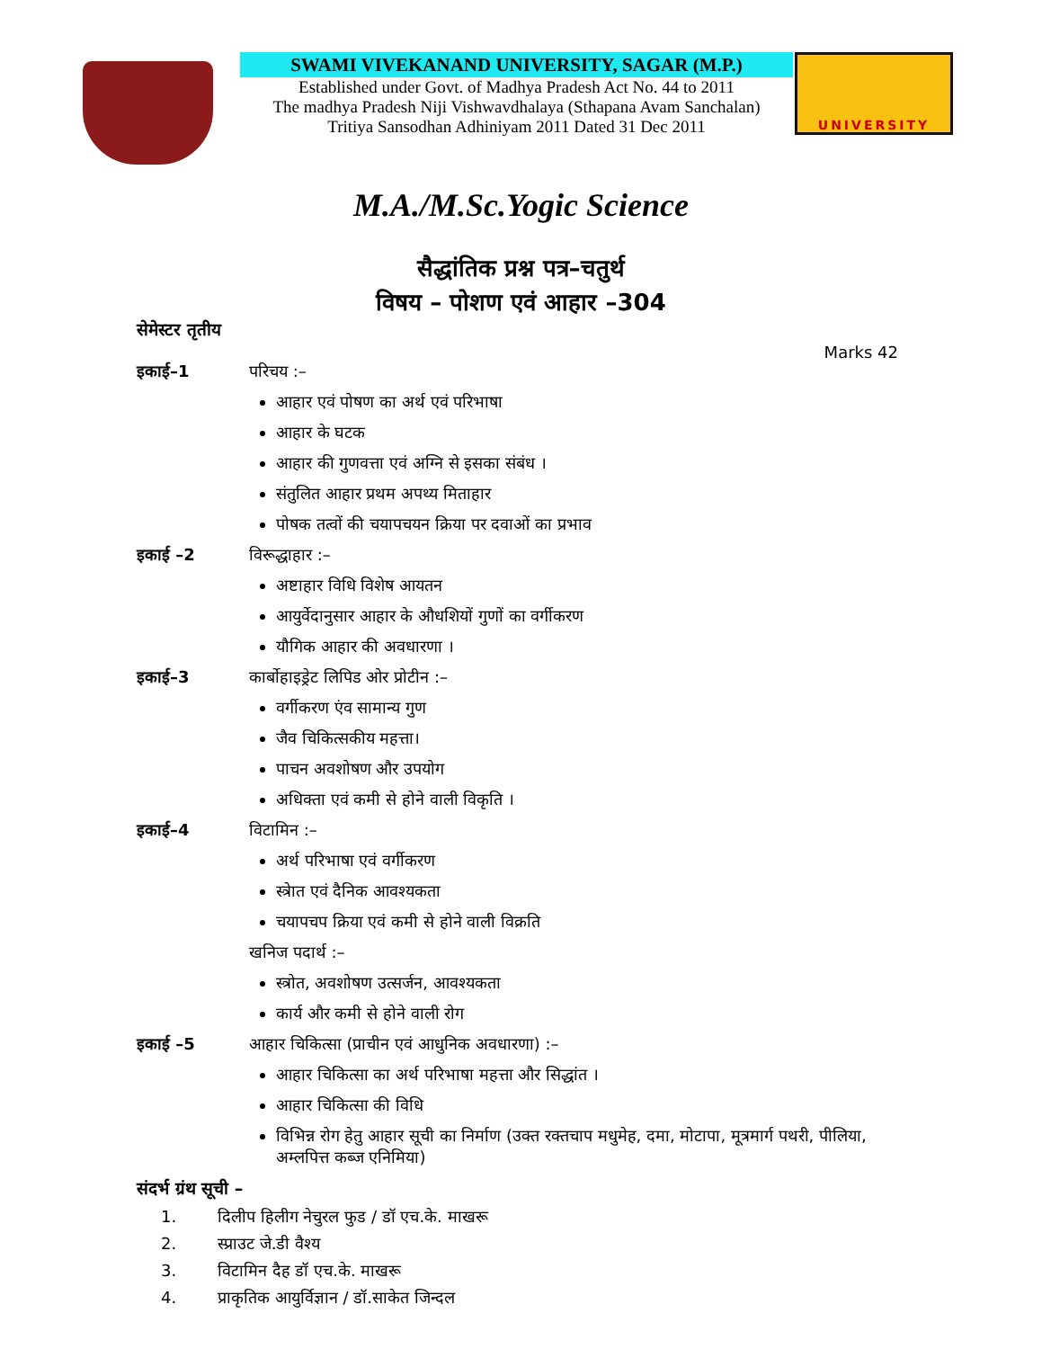SWAMI VIVEKANAND UNIVERSITY, SAGAR (M.P.)
Established under Govt. of Madhya Pradesh Act No. 44 to 2011
The madhya Pradesh Niji Vishwavdhalaya (Sthapana Avam Sanchalan)
Tritiya Sansodhan Adhiniyam 2011 Dated 31 Dec 2011
UNIVERSITY
M.A./M.Sc.Yogic Science
सैद्धांतिक प्रश्न पत्र–चतुर्थ
विषय – पोशण एवं आहार –304
सेमेस्टर तृतीय
Marks 42
इकाई–1 परिचय :–
आहार एवं पोषण का अर्थ एवं परिभाषा
आहार के घटक
आहार की गुणवत्ता एवं अग्नि से इसका संबंध ।
संतुलित आहार प्रथम अपथ्य मिताहार
पोषक तत्वों की चयापचयन क्रिया पर दवाओं का प्रभाव
इकाई –2 विरूद्धाहार :–
अष्टाहार विधि विशेष आयतन
आयुर्वेदानुसार आहार के औधशियों गुणों का वर्गीकरण
यौगिक आहार की अवधारणा ।
इकाई–3 कार्बोहाइड्रेट लिपिड ओर प्रोटीन :–
वर्गीकरण एंव सामान्य गुण
जैव चिकित्सकीय महत्ता।
पाचन अवशोषण और उपयोग
अधिक्ता एवं कमी से होने वाली विकृति ।
इकाई–4 विटामिन :–
अर्थ परिभाषा एवं वर्गीकरण
स्त्रेात एवं दैनिक आवश्यकता
चयापचप क्रिया एवं कमी से होने वाली विक्रति
खनिज पदार्थ :–
स्त्रोत, अवशोषण उत्सर्जन, आवश्यकता
कार्य और कमी से होने वाली रोग
इकाई –5 आहार चिकित्सा (प्राचीन एवं आधुनिक अवधारणा) :–
आहार चिकित्सा का अर्थ परिभाषा महत्ता और सिद्धांत ।
आहार चिकित्सा की विधि
विभिन्न रोग हेतु आहार सूची का निर्माण (उक्त रक्तचाप मधुमेह, दमा, मोटापा, मूत्रमार्ग पथरी, पीलिया, अम्लपित्त कब्ज एनिमिया)
संदर्भ ग्रंथ सूची –
1. दिलीप हिलीग नेचुरल फुड / डॉ एच.के. माखरू
2. स्प्राउट जे.डी वैश्य
3. विटामिन दैह डॉ एच.के. माखरू
4. प्राकृतिक आयुर्विज्ञान / डॉ.साकेत जिन्दल